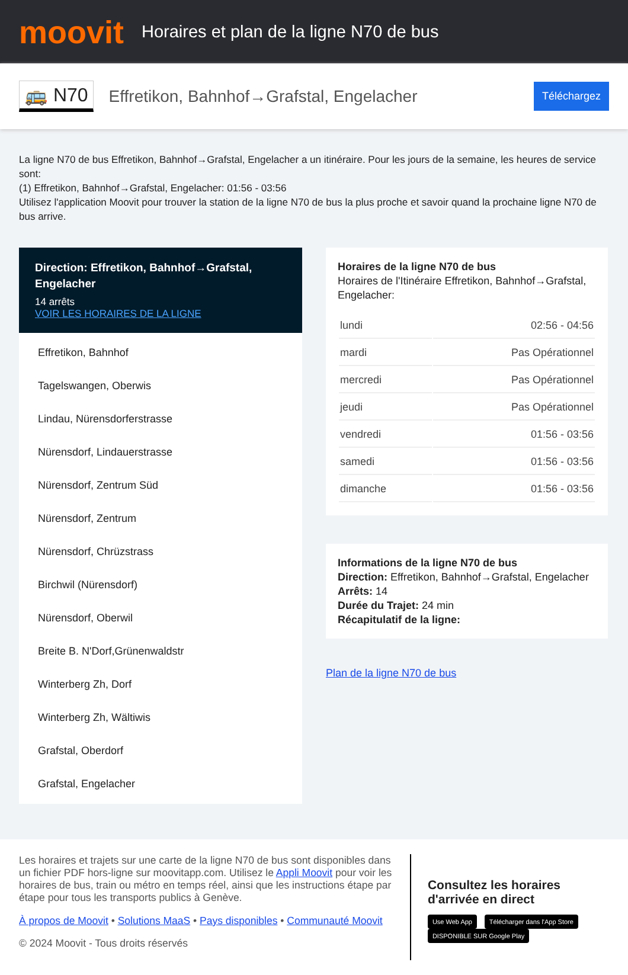moovit
Horaires et plan de la ligne N70 de bus
🚌 N70 Effretikon, Bahnhof→Grafstal, Engelacher Téléchargez
La ligne N70 de bus Effretikon, Bahnhof→Grafstal, Engelacher a un itinéraire. Pour les jours de la semaine, les heures de service sont:
(1) Effretikon, Bahnhof→Grafstal, Engelacher: 01:56 - 03:56
Utilisez l'application Moovit pour trouver la station de la ligne N70 de bus la plus proche et savoir quand la prochaine ligne N70 de bus arrive.
Direction: Effretikon, Bahnhof→Grafstal, Engelacher
14 arrêts
VOIR LES HORAIRES DE LA LIGNE
Effretikon, Bahnhof
Tagelswangen, Oberwis
Lindau, Nürensdorferstrasse
Nürensdorf, Lindauerstrasse
Nürensdorf, Zentrum Süd
Nürensdorf, Zentrum
Nürensdorf, Chrüzstrass
Birchwil (Nürensdorf)
Nürensdorf, Oberwil
Breite B. N'Dorf,Grünenwaldstr
Winterberg Zh, Dorf
Winterberg Zh, Wältiwis
Grafstal, Oberdorf
Grafstal, Engelacher
Horaires de la ligne N70 de bus
Horaires de l'Itinéraire Effretikon, Bahnhof→Grafstal, Engelacher:
| lundi | 02:56 - 04:56 |
| mardi | Pas Opérationnel |
| mercredi | Pas Opérationnel |
| jeudi | Pas Opérationnel |
| vendredi | 01:56 - 03:56 |
| samedi | 01:56 - 03:56 |
| dimanche | 01:56 - 03:56 |
Informations de la ligne N70 de bus
Direction: Effretikon, Bahnhof→Grafstal, Engelacher
Arrêts: 14
Durée du Trajet: 24 min
Récapitulatif de la ligne:
Plan de la ligne N70 de bus
Les horaires et trajets sur une carte de la ligne N70 de bus sont disponibles dans un fichier PDF hors-ligne sur moovitapp.com. Utilisez le Appli Moovit pour voir les horaires de bus, train ou métro en temps réel, ainsi que les instructions étape par étape pour tous les transports publics à Genève.
À propos de Moovit • Solutions MaaS • Pays disponibles • Communauté Moovit
© 2024 Moovit - Tous droits réservés
Consultez les horaires d'arrivée en direct
Use Web App Télécharger dans l'App Store DISPONIBLE SUR Google Play